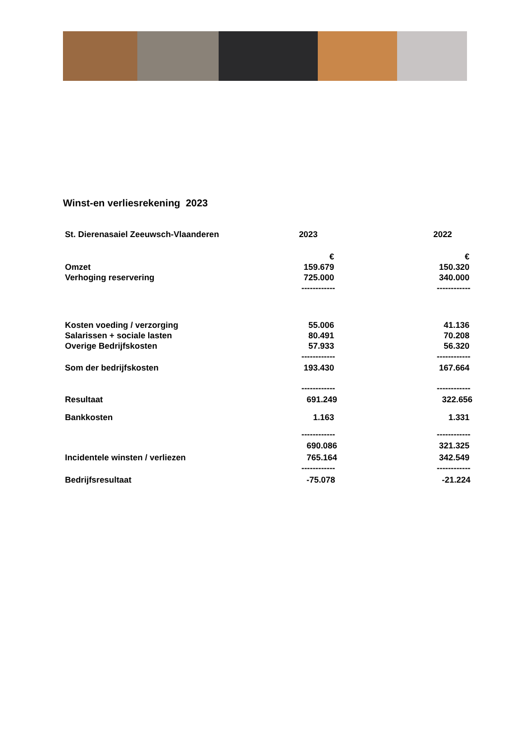Winst-en verliesrekening 2023
| St. Dierenasaiel Zeeuwsch-Vlaanderen | 2023 | 2022 |
| --- | --- | --- |
| | € | € |
| Omzet | 159.679 | 150.320 |
| Verhoging reservering | 725.000 | 340.000 |
| | ------------ | ------------ |
| Kosten voeding / verzorging | 55.006 | 41.136 |
| Salarissen + sociale lasten | 80.491 | 70.208 |
| Overige Bedrijfskosten | 57.933 | 56.320 |
| | ------------ | ------------ |
| Som der bedrijfskosten | 193.430 | 167.664 |
| | ------------ | ------------ |
| Resultaat | 691.249 | 322.656 |
| Bankkosten | 1.163 | 1.331 |
| | ------------ | ------------ |
| | 690.086 | 321.325 |
| Incidentele winsten / verliezen | 765.164 | 342.549 |
| | ------------ | ------------ |
| Bedrijfsresultaat | -75.078 | -21.224 |